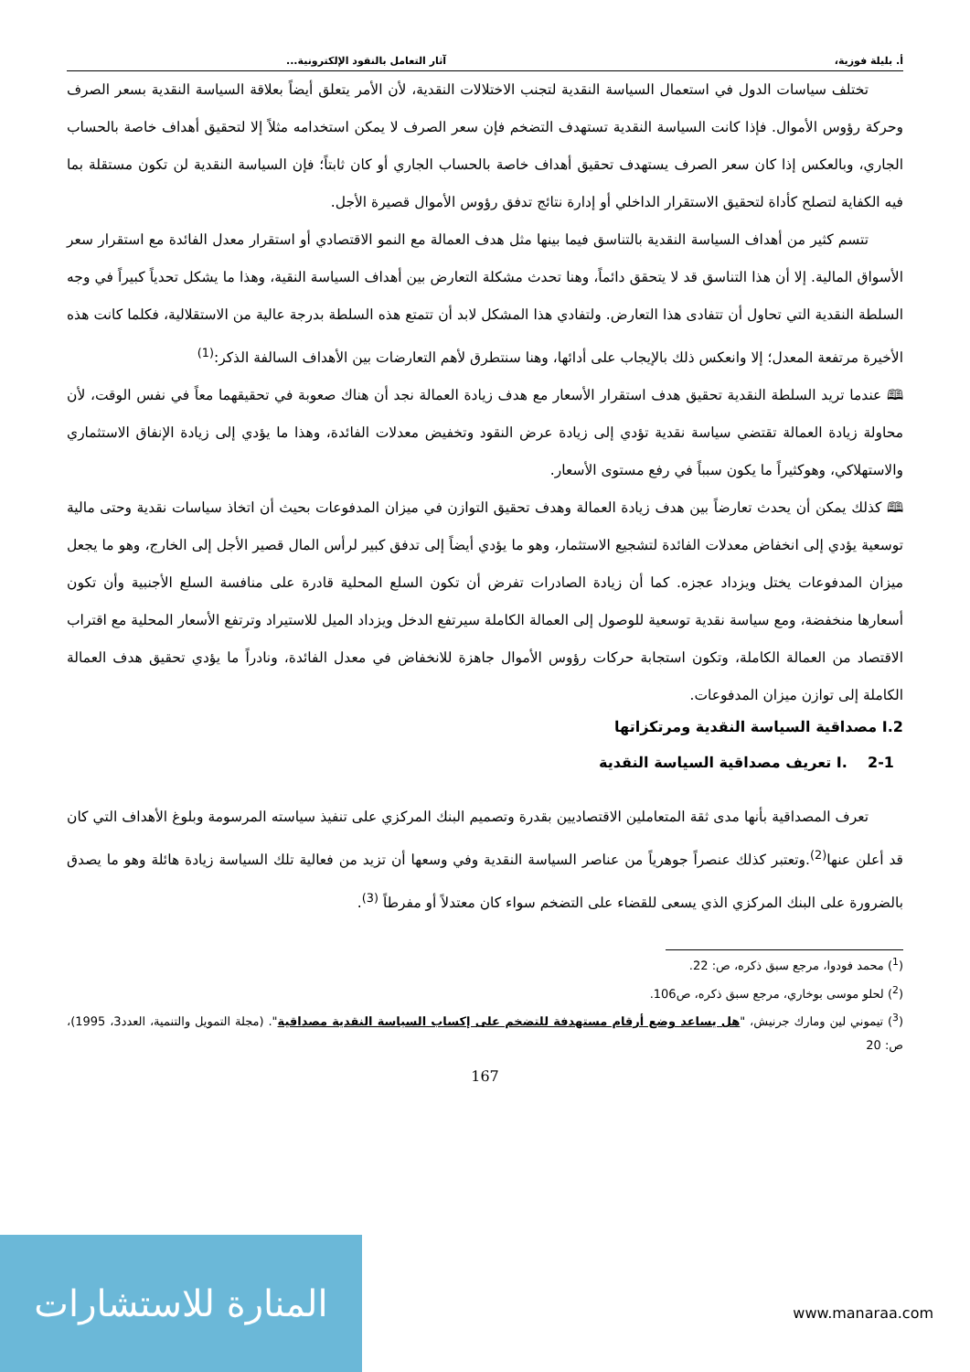أ. بليلة فوزية، آثار التعامل بالنقود الإلكترونية...
تختلف سياسات الدول في استعمال السياسة النقدية لتجنب الاختلالات النقدية، لأن الأمر يتعلق أيضاً بعلاقة السياسة النقدية بسعر الصرف وحركة رؤوس الأموال. فإذا كانت السياسة النقدية تستهدف التضخم فإن سعر الصرف لا يمكن استخدامه مثلاً إلا لتحقيق أهداف خاصة بالحساب الجاري، وبالعكس إذا كان سعر الصرف يستهدف تحقيق أهداف خاصة بالحساب الجاري أو كان ثابتاً؛ فإن السياسة النقدية لن تكون مستقلة بما فيه الكفاية لتصلح كأداة لتحقيق الاستقرار الداخلي أو إدارة نتائج تدفق رؤوس الأموال قصيرة الأجل.
تتسم كثير من أهداف السياسة النقدية بالتناسق فيما بينها مثل هدف العمالة مع النمو الاقتصادي أو استقرار معدل الفائدة مع استقرار سعر الأسواق المالية. إلا أن هذا التناسق قد لا يتحقق دائماً، وهنا تحدث مشكلة التعارض بين أهداف السياسة النقية، وهذا ما يشكل تحدياً كبيراً في وجه السلطة النقدية التي تحاول أن تتفادى هذا التعارض. ولتفادي هذا المشكل لابد أن تتمتع هذه السلطة بدرجة عالية من الاستقلالية، فكلما كانت هذه الأخيرة مرتفعة المعدل؛ إلا وانعكس ذلك بالإيجاب على أدائها، وهنا سنتطرق لأهم التعارضات بين الأهداف السالفة الذكر:<sup>(1)</sup>
🕮 عندما تريد السلطة النقدية تحقيق هدف استقرار الأسعار مع هدف زيادة العمالة نجد أن هناك صعوبة في تحقيقهما معاً في نفس الوقت، لأن محاولة زيادة العمالة تقتضي سياسة نقدية تؤدي إلى زيادة عرض النقود وتخفيض معدلات الفائدة، وهذا ما يؤدي إلى زيادة الإنفاق الاستثماري والاستهلاكي، وهوكثيراً ما يكون سبباً في رفع مستوى الأسعار.
🕮 كذلك يمكن أن يحدث تعارضاً بين هدف زيادة العمالة وهدف تحقيق التوازن في ميزان المدفوعات بحيث أن اتخاذ سياسات نقدية وحتى مالية توسعية يؤدي إلى انخفاض معدلات الفائدة لتشجيع الاستثمار، وهو ما يؤدي أيضاً إلى تدفق كبير لرأس المال قصير الأجل إلى الخارج، وهو ما يجعل ميزان المدفوعات يختل ويزداد عجزه. كما أن زيادة الصادرات تفرض أن تكون السلع المحلية قادرة على منافسة السلع الأجنبية وأن تكون أسعارها منخفضة، ومع سياسة نقدية توسعية للوصول إلى العمالة الكاملة سيرتفع الدخل ويزداد الميل للاستيراد وترتفع الأسعار المحلية مع اقتراب الاقتصاد من العمالة الكاملة، وتكون استجابة حركات رؤوس الأموال جاهزة للانخفاض في معدل الفائدة، ونادراً ما يؤدي تحقيق هدف العمالة الكاملة إلى توازن ميزان المدفوعات.
I.2 مصداقية السياسة النقدية ومرتكزاتها
I. 2-1 تعريف مصداقية السياسة النقدية
تعرف المصداقية بأنها مدى ثقة المتعاملين الاقتصاديين بقدرة وتصميم البنك المركزي على تنفيذ سياسته المرسومة وبلوغ الأهداف التي كان قد أعلن عنها<sup>(2)</sup>.وتعتبر كذلك عنصراً جوهرياً من عناصر السياسة النقدية وفي وسعها أن تزيد من فعالية تلك السياسة زيادة هائلة وهو ما يصدق بالضرورة على البنك المركزي الذي يسعى للقضاء على التضخم سواء كان معتدلاً أو مفرطاً <sup>(3)</sup>.
(<sup>1</sup>) محمد فودوا، مرجع سبق ذكره، ص: 22.
(<sup>2</sup>) لحلو موسى بوخاري، مرجع سبق ذكره، ص106.
(<sup>3</sup>) تيموني لين ومارك جرنيش، "هل يساعد وضع أرقام مستهدفة للتضخم على إكساب السياسة النقدية مصداقية". (مجلة التمويل والتنمية، العدد3، 1995)، ص: 20
167
المنارة للاستشارات
www.manaraa.com